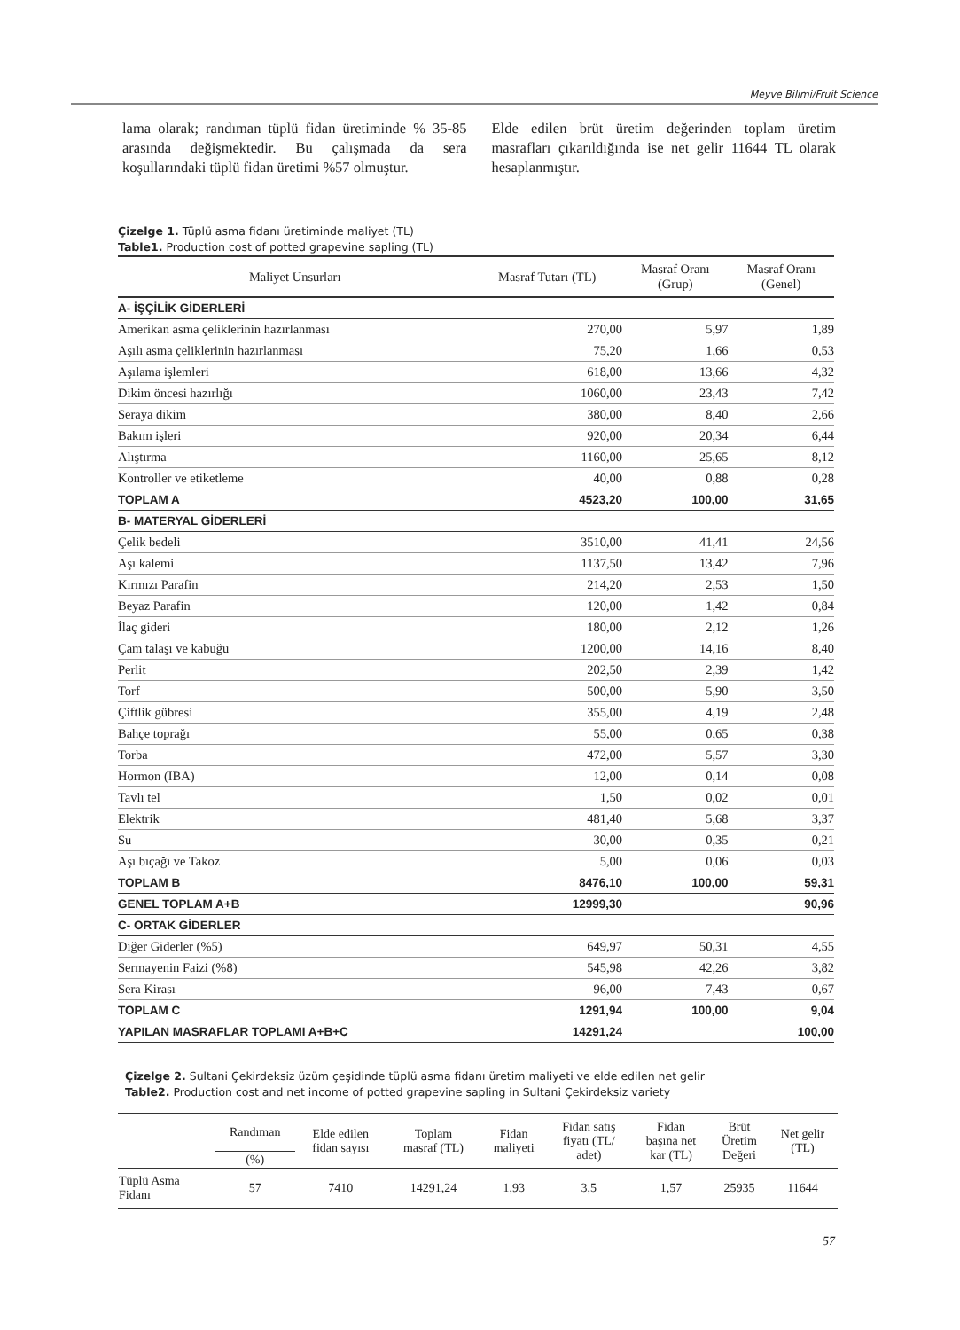Meyve Bilimi/Fruit Science
lama olarak; randıman tüplü fidan üretiminde % 35-85 arasında değişmektedir. Bu çalışmada da sera koşullarındaki tüplü fidan üretimi %57 olmuştur.
Elde edilen brüt üretim değerinden toplam üretim masrafları çıkarıldığında ise net gelir 11644 TL olarak hesaplanmıştır.
Çizelge 1. Tüplü asma fidanı üretiminde maliyet (TL)
Table1. Production cost of potted grapevine sapling (TL)
| Maliyet Unsurları | Masraf Tutarı (TL) | Masraf Oranı (Grup) | Masraf Oranı (Genel) |
| --- | --- | --- | --- |
| A- İŞÇİLİK GİDERLERİ | | | |
| Amerikan asma çeliklerinin hazırlanması | 270,00 | 5,97 | 1,89 |
| Aşılı asma çeliklerinin hazırlanması | 75,20 | 1,66 | 0,53 |
| Aşılama işlemleri | 618,00 | 13,66 | 4,32 |
| Dikim öncesi hazırlığı | 1060,00 | 23,43 | 7,42 |
| Seraya dikim | 380,00 | 8,40 | 2,66 |
| Bakım işleri | 920,00 | 20,34 | 6,44 |
| Alıştırma | 1160,00 | 25,65 | 8,12 |
| Kontroller ve etiketleme | 40,00 | 0,88 | 0,28 |
| TOPLAM A | 4523,20 | 100,00 | 31,65 |
| B- MATERYAL GİDERLERİ | | | |
| Çelik bedeli | 3510,00 | 41,41 | 24,56 |
| Aşı kalemi | 1137,50 | 13,42 | 7,96 |
| Kırmızı Parafin | 214,20 | 2,53 | 1,50 |
| Beyaz Parafin | 120,00 | 1,42 | 0,84 |
| İlaç gideri | 180,00 | 2,12 | 1,26 |
| Çam talaşı ve kabuğu | 1200,00 | 14,16 | 8,40 |
| Perlit | 202,50 | 2,39 | 1,42 |
| Torf | 500,00 | 5,90 | 3,50 |
| Çiftlik gübresi | 355,00 | 4,19 | 2,48 |
| Bahçe toprağı | 55,00 | 0,65 | 0,38 |
| Torba | 472,00 | 5,57 | 3,30 |
| Hormon (IBA) | 12,00 | 0,14 | 0,08 |
| Tavlı tel | 1,50 | 0,02 | 0,01 |
| Elektrik | 481,40 | 5,68 | 3,37 |
| Su | 30,00 | 0,35 | 0,21 |
| Aşı bıçağı ve Takoz | 5,00 | 0,06 | 0,03 |
| TOPLAM B | 8476,10 | 100,00 | 59,31 |
| GENEL TOPLAM A+B | 12999,30 | | 90,96 |
| C- ORTAK GİDERLER | | | |
| Diğer Giderler (%5) | 649,97 | 50,31 | 4,55 |
| Sermayenin Faizi (%8) | 545,98 | 42,26 | 3,82 |
| Sera Kirası | 96,00 | 7,43 | 0,67 |
| TOPLAM C | 1291,94 | 100,00 | 9,04 |
| YAPILAN MASRAFLAR TOPLAMI A+B+C | 14291,24 | | 100,00 |
Çizelge 2. Sultani Çekirdeksiz üzüm çeşidinde tüplü asma fidanı üretim maliyeti ve elde edilen net gelir
Table2. Production cost and net income of potted grapevine sapling in Sultani Çekirdeksiz variety
| | Randıman | Elde edilen fidan sayısı | Toplam masraf (TL) | Fidan maliyeti | Fidan satış fiyatı (TL/ adet) | Fidan başına net kar (TL) | Brüt Üretim Değeri | Net gelir (TL) |
| --- | --- | --- | --- | --- | --- | --- | --- | --- |
| | (%) | | | | | | | |
| Tüplü Asma Fidanı | 57 | 7410 | 14291,24 | 1,93 | 3,5 | 1,57 | 25935 | 11644 |
57